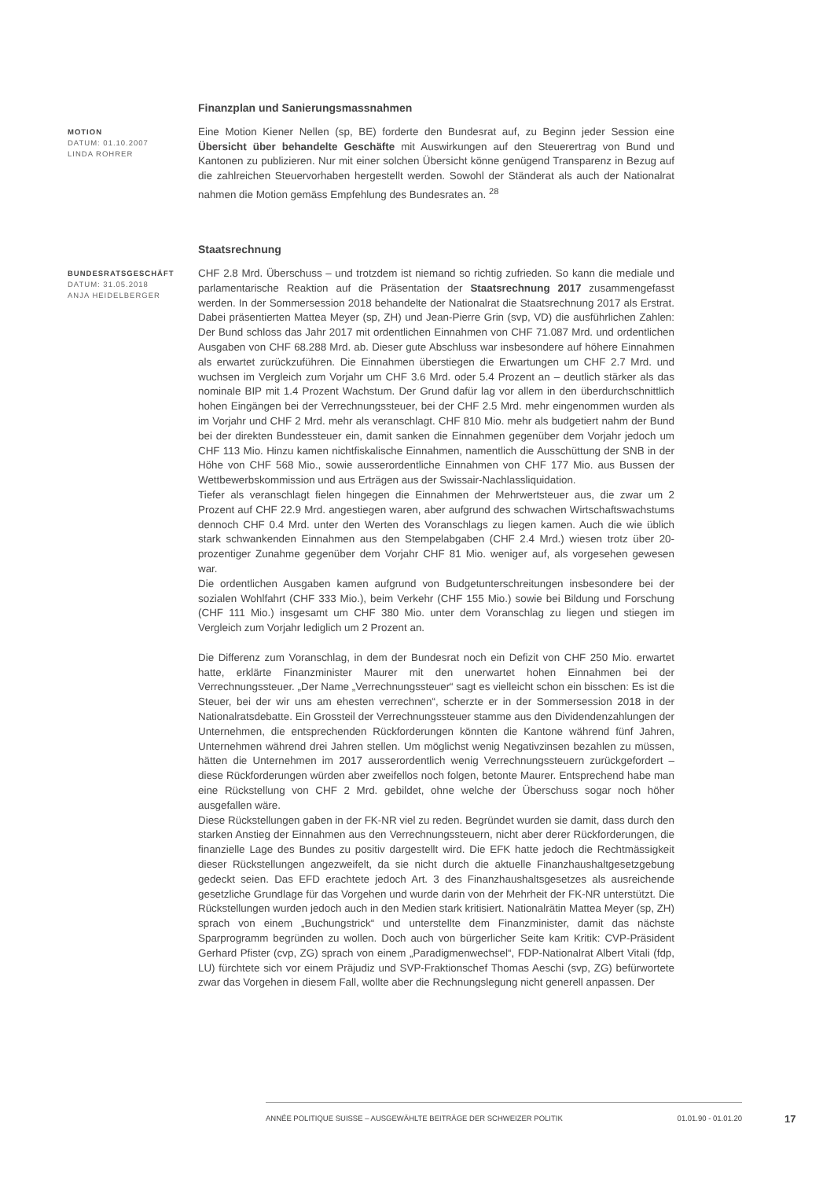MOTION
DATUM: 01.10.2007
LINDA ROHRER
Finanzplan und Sanierungsmassnahmen
Eine Motion Kiener Nellen (sp, BE) forderte den Bundesrat auf, zu Beginn jeder Session eine Übersicht über behandelte Geschäfte mit Auswirkungen auf den Steuerertrag von Bund und Kantonen zu publizieren. Nur mit einer solchen Übersicht könne genügend Transparenz in Bezug auf die zahlreichen Steuervorhaben hergestellt werden. Sowohl der Ständerat als auch der Nationalrat nahmen die Motion gemäss Empfehlung des Bundesrates an. <sup>28</sup>
BUNDESRATSGESCHÄFT
DATUM: 31.05.2018
ANJA HEIDELBERGER
Staatsrechnung
CHF 2.8 Mrd. Überschuss – und trotzdem ist niemand so richtig zufrieden. So kann die mediale und parlamentarische Reaktion auf die Präsentation der Staatsrechnung 2017 zusammengefasst werden. In der Sommersession 2018 behandelte der Nationalrat die Staatsrechnung 2017 als Erstrat. Dabei präsentierten Mattea Meyer (sp, ZH) und Jean-Pierre Grin (svp, VD) die ausführlichen Zahlen: Der Bund schloss das Jahr 2017 mit ordentlichen Einnahmen von CHF 71.087 Mrd. und ordentlichen Ausgaben von CHF 68.288 Mrd. ab. Dieser gute Abschluss war insbesondere auf höhere Einnahmen als erwartet zurückzuführen. Die Einnahmen überstiegen die Erwartungen um CHF 2.7 Mrd. und wuchsen im Vergleich zum Vorjahr um CHF 3.6 Mrd. oder 5.4 Prozent an – deutlich stärker als das nominale BIP mit 1.4 Prozent Wachstum. Der Grund dafür lag vor allem in den überdurchschnittlich hohen Eingängen bei der Verrechnungssteuer, bei der CHF 2.5 Mrd. mehr eingenommen wurden als im Vorjahr und CHF 2 Mrd. mehr als veranschlagt. CHF 810 Mio. mehr als budgetiert nahm der Bund bei der direkten Bundessteuer ein, damit sanken die Einnahmen gegenüber dem Vorjahr jedoch um CHF 113 Mio. Hinzu kamen nichtfiskalische Einnahmen, namentlich die Ausschüttung der SNB in der Höhe von CHF 568 Mio., sowie ausserordentliche Einnahmen von CHF 177 Mio. aus Bussen der Wettbewerbskommission und aus Erträgen aus der Swissair-Nachlassliquidation.
Tiefer als veranschlagt fielen hingegen die Einnahmen der Mehrwertsteuer aus, die zwar um 2 Prozent auf CHF 22.9 Mrd. angestiegen waren, aber aufgrund des schwachen Wirtschaftswachstums dennoch CHF 0.4 Mrd. unter den Werten des Voranschlags zu liegen kamen. Auch die wie üblich stark schwankenden Einnahmen aus den Stempelabgaben (CHF 2.4 Mrd.) wiesen trotz über 20-prozentiger Zunahme gegenüber dem Vorjahr CHF 81 Mio. weniger auf, als vorgesehen gewesen war.
Die ordentlichen Ausgaben kamen aufgrund von Budgetunterschreitungen insbesondere bei der sozialen Wohlfahrt (CHF 333 Mio.), beim Verkehr (CHF 155 Mio.) sowie bei Bildung und Forschung (CHF 111 Mio.) insgesamt um CHF 380 Mio. unter dem Voranschlag zu liegen und stiegen im Vergleich zum Vorjahr lediglich um 2 Prozent an.
Die Differenz zum Voranschlag, in dem der Bundesrat noch ein Defizit von CHF 250 Mio. erwartet hatte, erklärte Finanzminister Maurer mit den unerwartet hohen Einnahmen bei der Verrechnungssteuer. „Der Name „Verrechnungssteuer“ sagt es vielleicht schon ein bisschen: Es ist die Steuer, bei der wir uns am ehesten verrechnen“, scherzte er in der Sommersession 2018 in der Nationalratsdebatte. Ein Grossteil der Verrechnungssteuer stamme aus den Dividendenzahlungen der Unternehmen, die entsprechenden Rückforderungen könnten die Kantone während fünf Jahren, Unternehmen während drei Jahren stellen. Um möglichst wenig Negativzinsen bezahlen zu müssen, hätten die Unternehmen im 2017 ausserordentlich wenig Verrechnungssteuern zurückgefordert – diese Rückforderungen würden aber zweifellos noch folgen, betonte Maurer. Entsprechend habe man eine Rückstellung von CHF 2 Mrd. gebildet, ohne welche der Überschuss sogar noch höher ausgefallen wäre.
Diese Rückstellungen gaben in der FK-NR viel zu reden. Begründet wurden sie damit, dass durch den starken Anstieg der Einnahmen aus den Verrechnungssteuern, nicht aber derer Rückforderungen, die finanzielle Lage des Bundes zu positiv dargestellt wird. Die EFK hatte jedoch die Rechtmässigkeit dieser Rückstellungen angezweifelt, da sie nicht durch die aktuelle Finanzhaushaltgesetzgebung gedeckt seien. Das EFD erachtete jedoch Art. 3 des Finanzhaushaltsgesetzes als ausreichende gesetzliche Grundlage für das Vorgehen und wurde darin von der Mehrheit der FK-NR unterstützt. Die Rückstellungen wurden jedoch auch in den Medien stark kritisiert. Nationalrätin Mattea Meyer (sp, ZH) sprach von einem „Buchungstrick“ und unterstellte dem Finanzminister, damit das nächste Sparprogramm begründen zu wollen. Doch auch von bürgerlicher Seite kam Kritik: CVP-Präsident Gerhard Pfister (cvp, ZG) sprach von einem „Paradigmenwechsel“, FDP-Nationalrat Albert Vitali (fdp, LU) fürchtete sich vor einem Präjudiz und SVP-Fraktionschef Thomas Aeschi (svp, ZG) befürwortete zwar das Vorgehen in diesem Fall, wollte aber die Rechnungslegung nicht generell anpassen. Der
ANNÉE POLITIQUE SUISSE – AUSGEWÄHLTE BEITRÄGE DER SCHWEIZER POLITIK 01.01.90 - 01.01.20
17